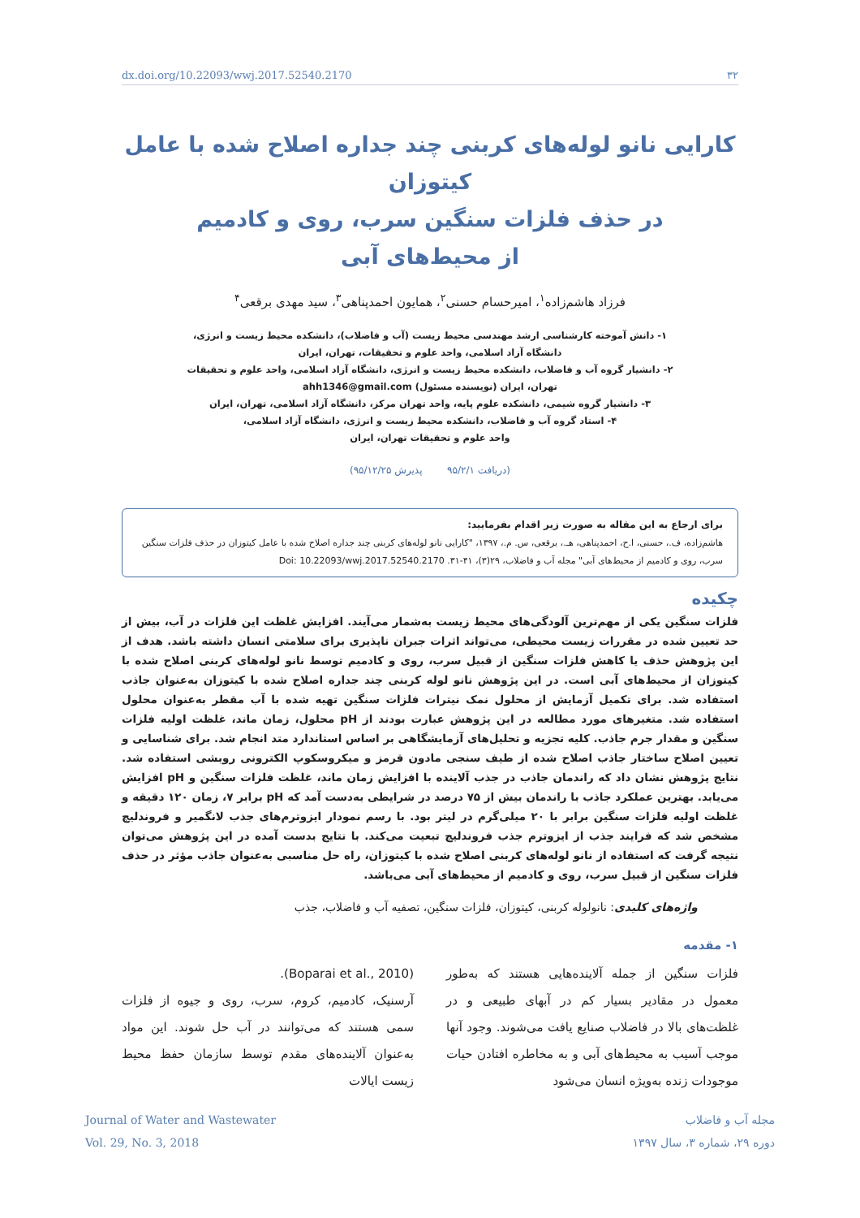dx.doi.org/10.22093/wwj.2017.52540.2170 ۳۲
کارایی نانو لوله‌های کربنی چند جداره اصلاح شده با عامل کیتوزان
در حذف فلزات سنگین سرب، روی و کادمیم
از محیط‌های آبی
فرزاد هاشم‌زاده<sup>۱</sup>، امیرحسام حسنی<sup>۲</sup>، همایون احمدپناهی<sup>۳</sup>، سید مهدی برقعی<sup>۴</sup>
۱- دانش آموخته کارشناسی ارشد مهندسی محیط زیست (آب و فاضلاب)، دانشکده محیط زیست و انرژی،
دانشگاه آزاد اسلامی، واحد علوم و تحقیقات، تهران، ایران
۲- دانشیار گروه آب و فاضلاب، دانشکده محیط زیست و انرژی، دانشگاه آزاد اسلامی، واحد علوم و تحقیقات
تهران، ایران (نویسنده مسئول) ahh1346@gmail.com
۳- دانشیار گروه شیمی، دانشکده علوم پایه، واحد تهران مرکز، دانشگاه آزاد اسلامی، تهران، ایران
۴- استاد گروه آب و فاضلاب، دانشکده محیط زیست و انرژی، دانشگاه آزاد اسلامی،
واحد علوم و تحقیقات تهران، ایران
(دریافت ۹۵/۲/۱ پذیرش ۹۵/۱۲/۲۵)
برای ارجاع به این مقاله به صورت زیر اقدام بفرمایید:
هاشم‌زاده، ف.، حسنی، ا.ح، احمدپناهی، هـ.، برقعی، س. م.، ۱۳۹۷، "کارایی نانو لوله‌های کربنی چند جداره اصلاح شده با عامل کیتوزان در حذف فلزات سنگین سرب، روی و کادمیم از محیط‌های آبی" مجله آب و فاضلاب، ۲۹(۳)، ۴۱-۳۱. Doi: 10.22093/wwj.2017.52540.2170
چکیده
فلزات سنگین یکی از مهم‌ترین آلودگی‌های محیط زیست به‌شمار می‌آیند. افزایش غلظت این فلزات در آب، بیش از حد تعیین شده در مقررات زیست محیطی، می‌تواند اثرات جبران ناپذیری برای سلامتی انسان داشته باشد. هدف از این پژوهش حذف یا کاهش فلزات سنگین از قبیل سرب، روی و کادمیم توسط نانو لوله‌های کربنی اصلاح شده با کیتوزان از محیط‌های آبی است. در این پژوهش نانو لوله کربنی چند جداره اصلاح شده با کیتوزان به‌عنوان جاذب استفاده شد. برای تکمیل آزمایش از محلول نمک نیترات فلزات سنگین تهیه شده با آب مقطر به‌عنوان محلول استفاده شد. متغیرهای مورد مطالعه در این پژوهش عبارت بودند از pH محلول، زمان ماند، غلظت اولیه فلزات سنگین و مقدار جرم جاذب. کلیه تجزیه و تحلیل‌های آزمایشگاهی بر اساس استاندارد متد انجام شد. برای شناسایی و تعیین اصلاح ساختار جاذب اصلاح شده از طیف سنجی مادون قرمز و میکروسکوپ الکترونی روبشی استفاده شد. نتایج پژوهش نشان داد که راندمان جاذب در جذب آلاینده با افزایش زمان ماند، غلظت فلزات سنگین و pH افزایش می‌یابد. بهترین عملکرد جاذب با راندمان بیش از ۷۵ درصد در شرایطی به‌دست آمد که pH برابر ۷، زمان ۱۲۰ دقیقه و غلظت اولیه فلزات سنگین برابر با ۲۰ میلی‌گرم در لیتر بود. با رسم نمودار ایزوترم‌های جذب لانگمیر و فروندلیچ مشخص شد که فرایند جذب از ایزوترم جذب فروندلیچ تبعیت می‌کند. با نتایج بدست آمده در این پژوهش می‌توان نتیجه گرفت که استفاده از نانو لوله‌های کربنی اصلاح شده با کیتوزان، راه حل مناسبی به‌عنوان جاذب مؤثر در حذف فلزات سنگین از قبیل سرب، روی و کادمیم از محیط‌های آبی می‌باشد.
واژه‌های کلیدی: نانولوله کربنی، کیتوزان، فلزات سنگین، تصفیه آب و فاضلاب، جذب
۱- مقدمه
فلزات سنگین از جمله آلاینده‌هایی هستند که به‌طور معمول در مقادیر بسیار کم در آبهای طبیعی و در غلظت‌های بالا در فاضلاب صنایع یافت می‌شوند. وجود آنها موجب آسیب به محیط‌های آبی و به مخاطره افتادن حیات موجودات زنده به‌ویژه انسان می‌شود
(Boparai et al., 2010).
آرسنیک، کادمیم، کروم، سرب، روی و جیوه از فلزات سمی هستند که می‌توانند در آب حل شوند. این مواد به‌عنوان آلاینده‌های مقدم توسط سازمان حفظ محیط زیست ایالات
Journal of Water and Wastewater
Vol. 29, No. 3, 2018
مجله آب و فاضلاب
دوره ۲۹، شماره ۳، سال ۱۳۹۷